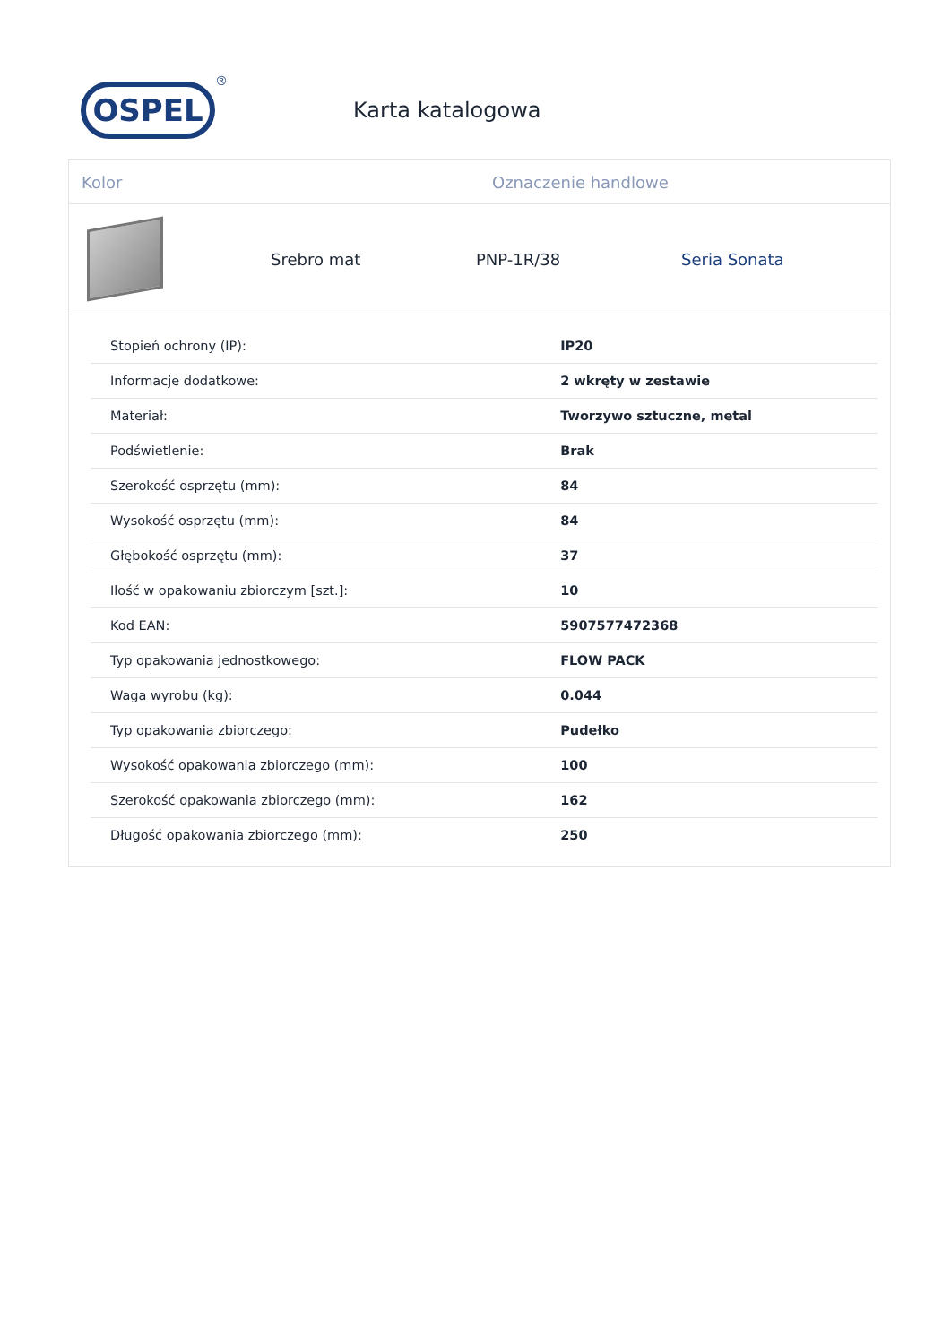OSPEL
®
Karta katalogowa
Kolor Oznaczenie handlowe
Srebro mat PNP-1R/38 Seria Sonata
| Stopień ochrony (IP): | IP20 |
| Informacje dodatkowe: | 2 wkręty w zestawie |
| Materiał: | Tworzywo sztuczne, metal |
| Podświetlenie: | Brak |
| Szerokość osprzętu (mm): | 84 |
| Wysokość osprzętu (mm): | 84 |
| Głębokość osprzętu (mm): | 37 |
| Ilość w opakowaniu zbiorczym [szt.]: | 10 |
| Kod EAN: | 5907577472368 |
| Typ opakowania jednostkowego: | FLOW PACK |
| Waga wyrobu (kg): | 0.044 |
| Typ opakowania zbiorczego: | Pudełko |
| Wysokość opakowania zbiorczego (mm): | 100 |
| Szerokość opakowania zbiorczego (mm): | 162 |
| Długość opakowania zbiorczego (mm): | 250 |